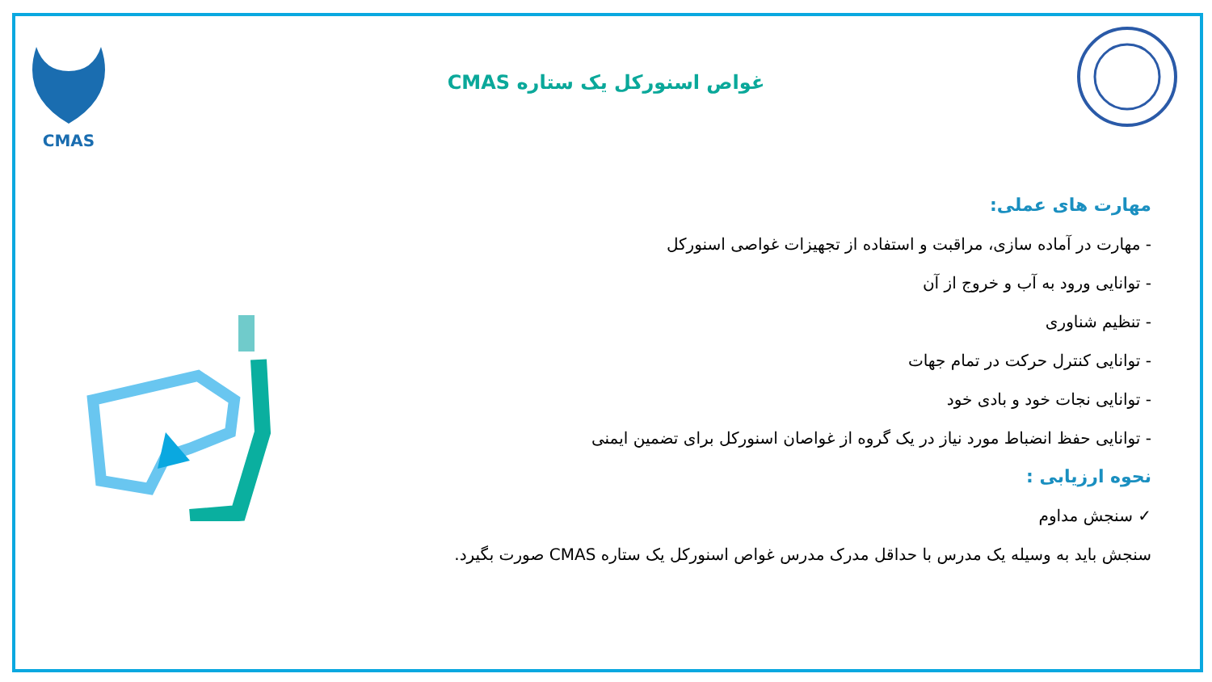CMAS
غواص اسنورکل یک ستاره CMAS
مهارت های عملی:
- مهارت در آماده سازی، مراقبت و استفاده از تجهیزات غواصی اسنورکل
- توانایی ورود به آب و خروج از آن
- تنظیم شناوری
- توانایی کنترل حرکت در تمام جهات
- توانایی نجات خود و بادی خود
- توانایی حفظ انضباط مورد نیاز در یک گروه از غواصان اسنورکل برای تضمین ایمنی
نحوه ارزیابی :
✓ سنجش مداوم
سنجش باید به وسیله یک مدرس با حداقل مدرک مدرس غواص اسنورکل یک ستاره CMAS صورت بگیرد.